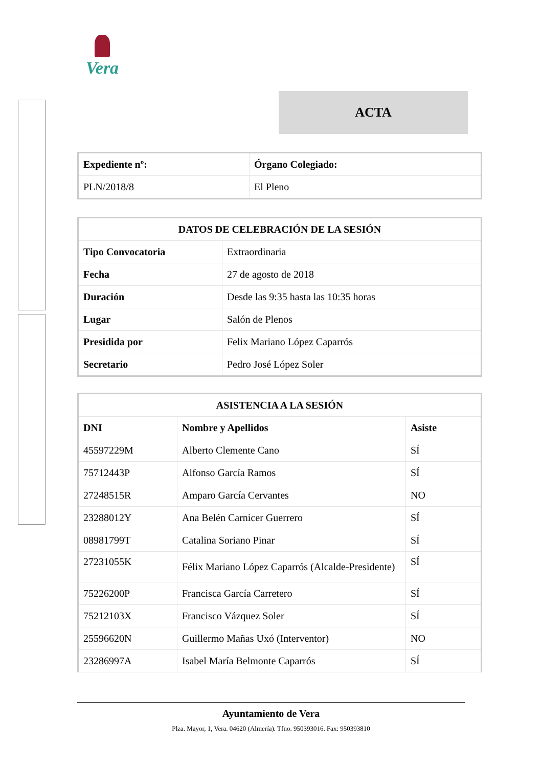Vera
ACTA
| Expediente nº: | Órgano Colegiado: |
| --- | --- |
| PLN/2018/8 | El Pleno |
| DATOS DE CELEBRACIÓN DE LA SESIÓN | |
| --- | --- |
| Tipo Convocatoria | Extraordinaria |
| Fecha | 27 de agosto de 2018 |
| Duración | Desde las 9:35 hasta las 10:35 horas |
| Lugar | Salón de Plenos |
| Presidida por | Felix Mariano López Caparrós |
| Secretario | Pedro José López Soler |
| ASISTENCIA A LA SESIÓN | | |
| --- | --- | --- |
| DNI | Nombre y Apellidos | Asiste |
| 45597229M | Alberto Clemente Cano | SÍ |
| 75712443P | Alfonso García Ramos | SÍ |
| 27248515R | Amparo García Cervantes | NO |
| 23288012Y | Ana Belén Carnicer Guerrero | SÍ |
| 08981799T | Catalina Soriano Pinar | SÍ |
| 27231055K | Félix Mariano López Caparrós (Alcalde-Presidente) | SÍ |
| 75226200P | Francisca García Carretero | SÍ |
| 75212103X | Francisco Vázquez Soler | SÍ |
| 25596620N | Guillermo Mañas Uxó (Interventor) | NO |
| 23286997A | Isabel María Belmonte Caparrós | SÍ |
Ayuntamiento de Vera
Plza. Mayor, 1, Vera. 04620 (Almería). Tfno. 950393016. Fax: 950393810